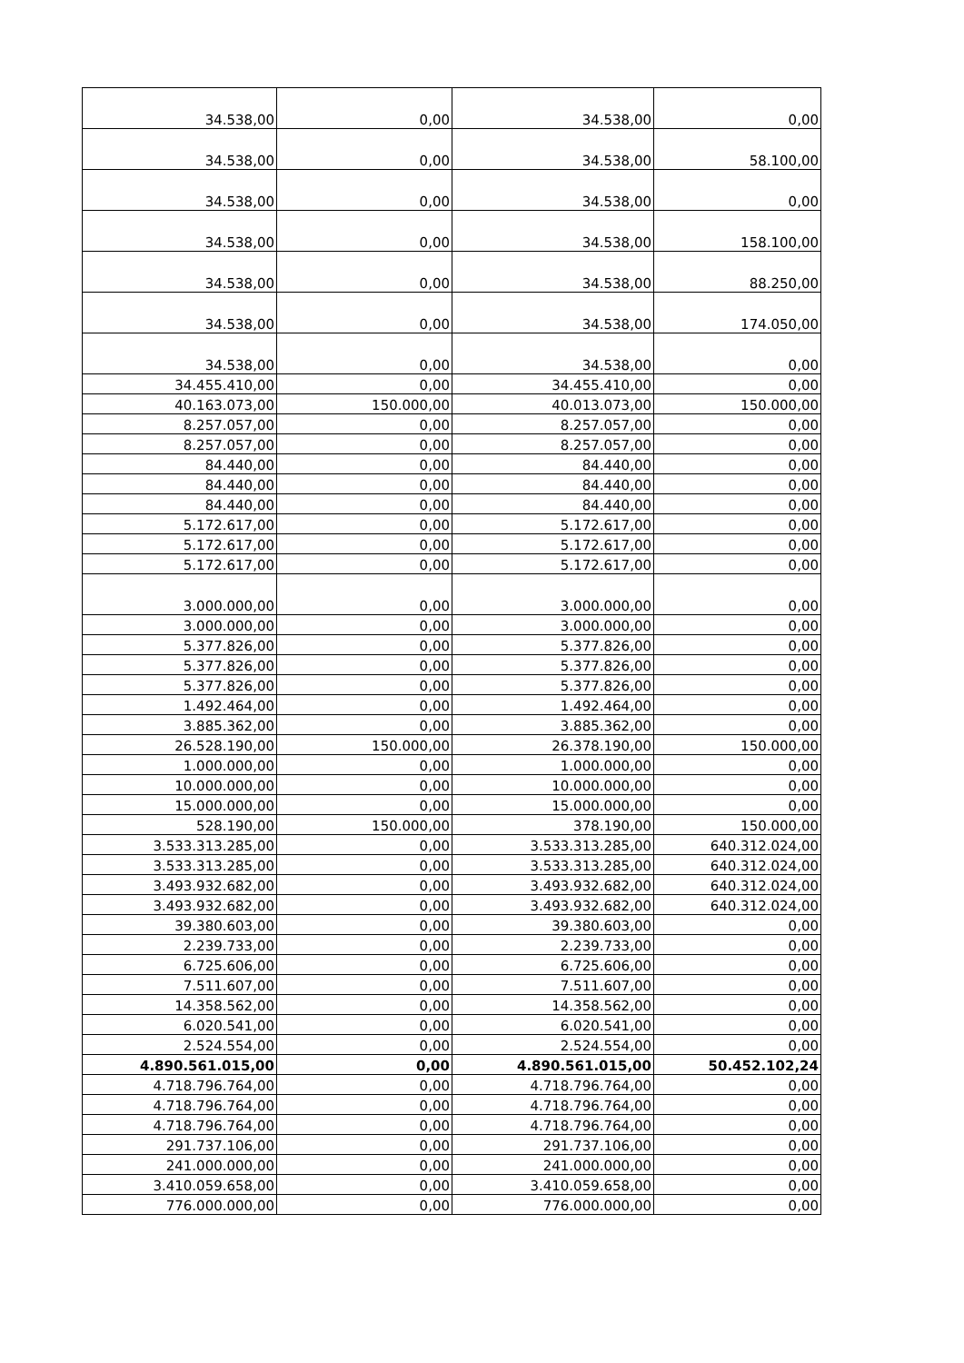| 34.538,00 | 0,00 | 34.538,00 | 0,00 |
| 34.538,00 | 0,00 | 34.538,00 | 58.100,00 |
| 34.538,00 | 0,00 | 34.538,00 | 0,00 |
| 34.538,00 | 0,00 | 34.538,00 | 158.100,00 |
| 34.538,00 | 0,00 | 34.538,00 | 88.250,00 |
| 34.538,00 | 0,00 | 34.538,00 | 174.050,00 |
| 34.538,00 | 0,00 | 34.538,00 | 0,00 |
| 34.455.410,00 | 0,00 | 34.455.410,00 | 0,00 |
| 40.163.073,00 | 150.000,00 | 40.013.073,00 | 150.000,00 |
| 8.257.057,00 | 0,00 | 8.257.057,00 | 0,00 |
| 8.257.057,00 | 0,00 | 8.257.057,00 | 0,00 |
| 84.440,00 | 0,00 | 84.440,00 | 0,00 |
| 84.440,00 | 0,00 | 84.440,00 | 0,00 |
| 84.440,00 | 0,00 | 84.440,00 | 0,00 |
| 5.172.617,00 | 0,00 | 5.172.617,00 | 0,00 |
| 5.172.617,00 | 0,00 | 5.172.617,00 | 0,00 |
| 5.172.617,00 | 0,00 | 5.172.617,00 | 0,00 |
| 3.000.000,00 | 0,00 | 3.000.000,00 | 0,00 |
| 3.000.000,00 | 0,00 | 3.000.000,00 | 0,00 |
| 5.377.826,00 | 0,00 | 5.377.826,00 | 0,00 |
| 5.377.826,00 | 0,00 | 5.377.826,00 | 0,00 |
| 5.377.826,00 | 0,00 | 5.377.826,00 | 0,00 |
| 1.492.464,00 | 0,00 | 1.492.464,00 | 0,00 |
| 3.885.362,00 | 0,00 | 3.885.362,00 | 0,00 |
| 26.528.190,00 | 150.000,00 | 26.378.190,00 | 150.000,00 |
| 1.000.000,00 | 0,00 | 1.000.000,00 | 0,00 |
| 10.000.000,00 | 0,00 | 10.000.000,00 | 0,00 |
| 15.000.000,00 | 0,00 | 15.000.000,00 | 0,00 |
| 528.190,00 | 150.000,00 | 378.190,00 | 150.000,00 |
| 3.533.313.285,00 | 0,00 | 3.533.313.285,00 | 640.312.024,00 |
| 3.533.313.285,00 | 0,00 | 3.533.313.285,00 | 640.312.024,00 |
| 3.493.932.682,00 | 0,00 | 3.493.932.682,00 | 640.312.024,00 |
| 3.493.932.682,00 | 0,00 | 3.493.932.682,00 | 640.312.024,00 |
| 39.380.603,00 | 0,00 | 39.380.603,00 | 0,00 |
| 2.239.733,00 | 0,00 | 2.239.733,00 | 0,00 |
| 6.725.606,00 | 0,00 | 6.725.606,00 | 0,00 |
| 7.511.607,00 | 0,00 | 7.511.607,00 | 0,00 |
| 14.358.562,00 | 0,00 | 14.358.562,00 | 0,00 |
| 6.020.541,00 | 0,00 | 6.020.541,00 | 0,00 |
| 2.524.554,00 | 0,00 | 2.524.554,00 | 0,00 |
| 4.890.561.015,00 | 0,00 | 4.890.561.015,00 | 50.452.102,24 |
| 4.718.796.764,00 | 0,00 | 4.718.796.764,00 | 0,00 |
| 4.718.796.764,00 | 0,00 | 4.718.796.764,00 | 0,00 |
| 4.718.796.764,00 | 0,00 | 4.718.796.764,00 | 0,00 |
| 291.737.106,00 | 0,00 | 291.737.106,00 | 0,00 |
| 241.000.000,00 | 0,00 | 241.000.000,00 | 0,00 |
| 3.410.059.658,00 | 0,00 | 3.410.059.658,00 | 0,00 |
| 776.000.000,00 | 0,00 | 776.000.000,00 | 0,00 |